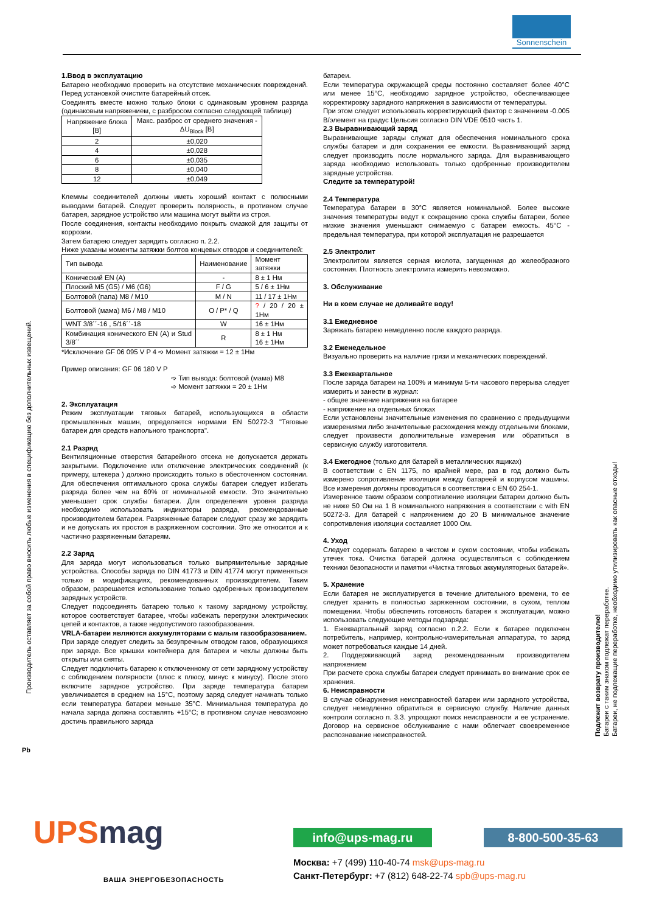Sonnenschein
Производитель оставляет за собой право вносить любые изменения в спецификацию без дополнительных извещений.
1.Ввод в эксплуатацию
Батарею необходимо проверить на отсутствие механических повреждений. Перед установкой очистите батарейный отсек.
Соединять вместе можно только блоки с одинаковым уровнем разряда (одинаковым напряжением, с разбросом согласно следующей таблице)
| Напряжение блока [В] | Макс. разброс от среднего значения - ΔU<sub>Block</sub> [В] |
| --- | --- |
| 2 | ±0,020 |
| 4 | ±0,028 |
| 6 | ±0,035 |
| 8 | ±0,040 |
| 12 | ±0,049 |
Клеммы соединителей должны иметь хороший контакт с полюсными выводами батарей. Следует проверить полярность, в противном случае батарея, зарядное устройство или машина могут выйти из строя.
После соединения, контакты необходимо покрыть смазкой для защиты от коррозии.
Затем батарею следует зарядить согласно п. 2.2.
Ниже указаны моменты затяжки болтов концевых отводов и соединителей:
| Тип вывода | Наименование | Момент затяжки |
| --- | --- | --- |
| Конический EN (A) | - | 8 ± 1 Нм |
| Плоский M5 (G5) / M6 (G6) | F / G | 5 / 6 ± 1Нм |
| Болтовой (папа) M8 / M10 | M / N | 11 / 17 ± 1Нм |
| Болтовой (мама) M6 / M8 / M10 | O / P* / Q | ? / 20 / 20 ± 1Нм |
| WNT 3/8´´-16 , 5/16´´-18 | W | 16 ± 1Нм |
| Комбинация конического EN (A) и Stud 3/8´´ | R | 8 ± 1 Нм 16 ± 1Нм |
*Исключение GF 06 095 V P 4 ➩ Момент затяжки = 12 ± 1Нм
Пример описания: GF 06 180 V P
➩ Тип вывода: болтовой (мама) M8
➩ Момент затяжки = 20 ± 1Нм
2. Эксплуатация
Режим эксплуатации тяговых батарей, использующихся в области промышленных машин, определяется нормами EN 50272-3 "Тяговые батареи для средств напольного транспорта".
2.1 Разряд
Вентиляционные отверстия батарейного отсека не допускается держать закрытыми. Подключение или отключение электрических соединений (к примеру, штекера ) должно происходить только в обесточенном состоянии. Для обеспечения оптимального срока службы батареи следует избегать разряда более чем на 60% от номинальной емкости. Это значительно уменьшает срок службы батареи. Для определения уровня разряда необходимо использовать индикаторы разряда, рекомендованные производителем батареи. Разряженные батареи следуют сразу же зарядить и не допускать их простоя в разряженном состоянии. Это же относится и к частично разряженным батареям.
2.2 Заряд
Для заряда могут использоваться только выпрямительные зарядные устройства. Способы заряда по DIN 41773 и DIN 41774 могут применяться только в модификациях, рекомендованных производителем. Таким образом, разрешается использование только одобренных производителем зарядных устройств.
Следует подсоединять батарею только к такому зарядному устройству, которое соответствует батарее, чтобы избежать перегрузки электрических цепей и контактов, а также недопустимого газообразования.
VRLA-батареи являются аккумуляторами с малым газообразованием.
При заряде следует следить за безупречным отводом газов, образующихся при заряде. Все крышки контейнера для батареи и чехлы должны быть открыты или сняты.
Следует подключить батарею к отключенному от сети зарядному устройству с соблюдением полярности (плюс к плюсу, минус к минусу). После этого включите зарядное устройство. При заряде температура батареи увеличивается в среднем на 15°C, поэтому заряд следует начинать только если температура батареи меньше 35°C. Минимальная температура до начала заряда должна составлять +15°C; в противном случае невозможно достичь правильного заряда
батареи.
Если температура окружающей среды постоянно составляет более 40°C или менее 15°C, необходимо зарядное устройство, обеспечивающее корректировку зарядного напряжения в зависимости от температуры.
При этом следует использовать корректирующий фактор с значением -0.005 В/элемент на градус Цельсия согласно DIN VDE 0510 часть 1.
2.3 Выравнивающий заряд
Выравнивающие заряды служат для обеспечения номинального срока службы батареи и для сохранения ее емкости. Выравнивающий заряд следует производить после нормального заряда. Для выравнивающего заряда необходимо использовать только одобренные производителем зарядные устройства.
Следите за температурой!
2.4 Температура
Температура батареи в 30°C является номинальной. Более высокие значения температуры ведут к сокращению срока службы батареи, более низкие значения уменьшают снимаемую с батареи емкость. 45°C - предельная температура, при которой эксплуатация не разрешается
2.5 Электролит
Электролитом является серная кислота, загущенная до желеобразного состояния. Плотность электролита измерить невозможно.
3. Обслуживание
Ни в коем случае не доливайте воду!
3.1 Ежедневное
Заряжать батарею немедленно после каждого разряда.
3.2 Еженедельное
Визуально проверить на наличие грязи и механических повреждений.
3.3 Ежеквартальное
После заряда батареи на 100% и минимум 5-ти часового перерыва следует измерить и занести в журнал:
- общее значение напряжения на батарее
- напряжение на отдельных блоках
Если установлены значительные изменения по сравнению с предыдущими измерениями либо значительные расхождения между отдельными блоками, следует произвести дополнительные измерения или обратиться в сервисную службу изготовителя.
3.4 Ежегодное (только для батарей в металлических ящиках)
В соответствии с EN 1175, по крайней мере, раз в год должно быть измерено сопротивление изоляции между батареей и корпусом машины. Все измерения должны проводиться в соответствии с EN 60 254-1.
Измеренное таким образом сопротивление изоляции батареи должно быть не ниже 50 Ом на 1 В номинального напряжения в соответствии с with EN 50272-3. Для батарей с напряжением до 20 В минимальное значение сопротивления изоляции составляет 1000 Ом.
4. Уход
Следует содержать батарею в чистом и сухом состоянии, чтобы избежать утечек тока. Очистка батарей должна осуществляться с соблюдением техники безопасности и памятки «Чистка тяговых аккумуляторных батарей».
5. Хранение
Если батарея не эксплуатируется в течение длительного времени, то ее следует хранить в полностью заряженном состоянии, в сухом, теплом помещении. Чтобы обеспечить готовность батареи к эксплуатации, можно использовать следующие методы подзаряда:
1. Ежеквартальный заряд согласно п.2.2. Если к батарее подключен потребитель, например, контрольно-измерительная аппаратура, то заряд может потребоваться каждые 14 дней.
2. Поддерживающий заряд рекомендованным производителем напряжением
При расчете срока службы батареи следует принимать во внимание срок ее хранения.
6. Неисправности
В случае обнаружения неисправностей батареи или зарядного устройства, следует немедленно обратиться в сервисную службу. Наличие данных контроля согласно п. 3.3. упрощают поиск неисправности и ее устранение. Договор на сервисное обслуживание с нами облегчает своевременное распознавание неисправностей.
Подлежит возврату производителю!
Батареи с таким знаком подлежат переработке.
Батареи, не подлежащие переработке, необходимо утилизировать как опасные отходы!
Pb
UPSmag
ВАША ЭНЕРГОБЕЗОПАСНОСТЬ
info@ups-mag.ru 8-800-500-35-63
Москва: +7 (499) 110-40-74 msk@ups-mag.ru
Санкт-Петербург: +7 (812) 648-22-74 spb@ups-mag.ru